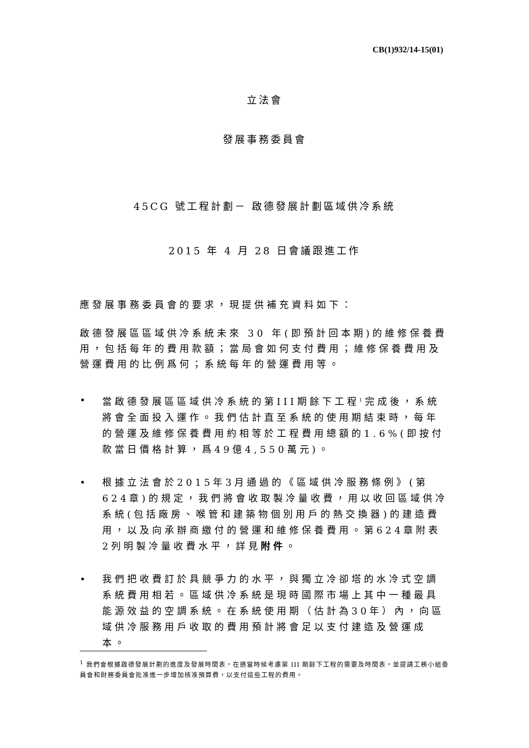CB(1)932/14-15(01)
立法會
發展事務委員會
45CG 號工程計劃－ 啟德發展計劃區域供冷系統
2015 年 4 月 28 日會議跟進工作
應發展事務委員會的要求，現提供補充資料如下：
啟德發展區區域供冷系統未來 30 年(即預計回本期)的維修保養費用，包括每年的費用款額；當局會如何支付費用；維修保養費用及營運費用的比例爲何；系統每年的營運費用等。
• 當啟德發展區區域供冷系統的第III期餘下工程<sup>1</sup>完成後，系統將會全面投入運作。我們估計直至系統的使用期結束時，每年的營運及維修保養費用約相等於工程費用總額的1.6%(即按付款當日價格計算，爲49億4,550萬元)。
• 根據立法會於2015年3月通過的《區域供冷服務條例》(第624章)的規定，我們將會收取製冷量收費，用以收回區域供冷系統(包括廠房、喉管和建築物個別用戶的熱交換器)的建造費用，以及向承辦商繳付的營運和維修保養費用。第624章附表2列明製冷量收費水平，詳見附件。
• 我們把收費訂於具競爭力的水平，與獨立冷卻塔的水冷式空調系統費用相若。區域供冷系統是現時國際市場上其中一種最具能源效益的空調系統。在系統使用期（估計為30年）內，向區域供冷服務用戶收取的費用預計將會足以支付建造及營運成本。
<sup>1</sup> 我們會根據啟德發展計劃的進度及發展時間表，在適當時候考慮第 III 期餘下工程的需要及時間表，並提請工務小組委員會和財務委員會批准進一步增加核准預算費，以支付這些工程的費用。